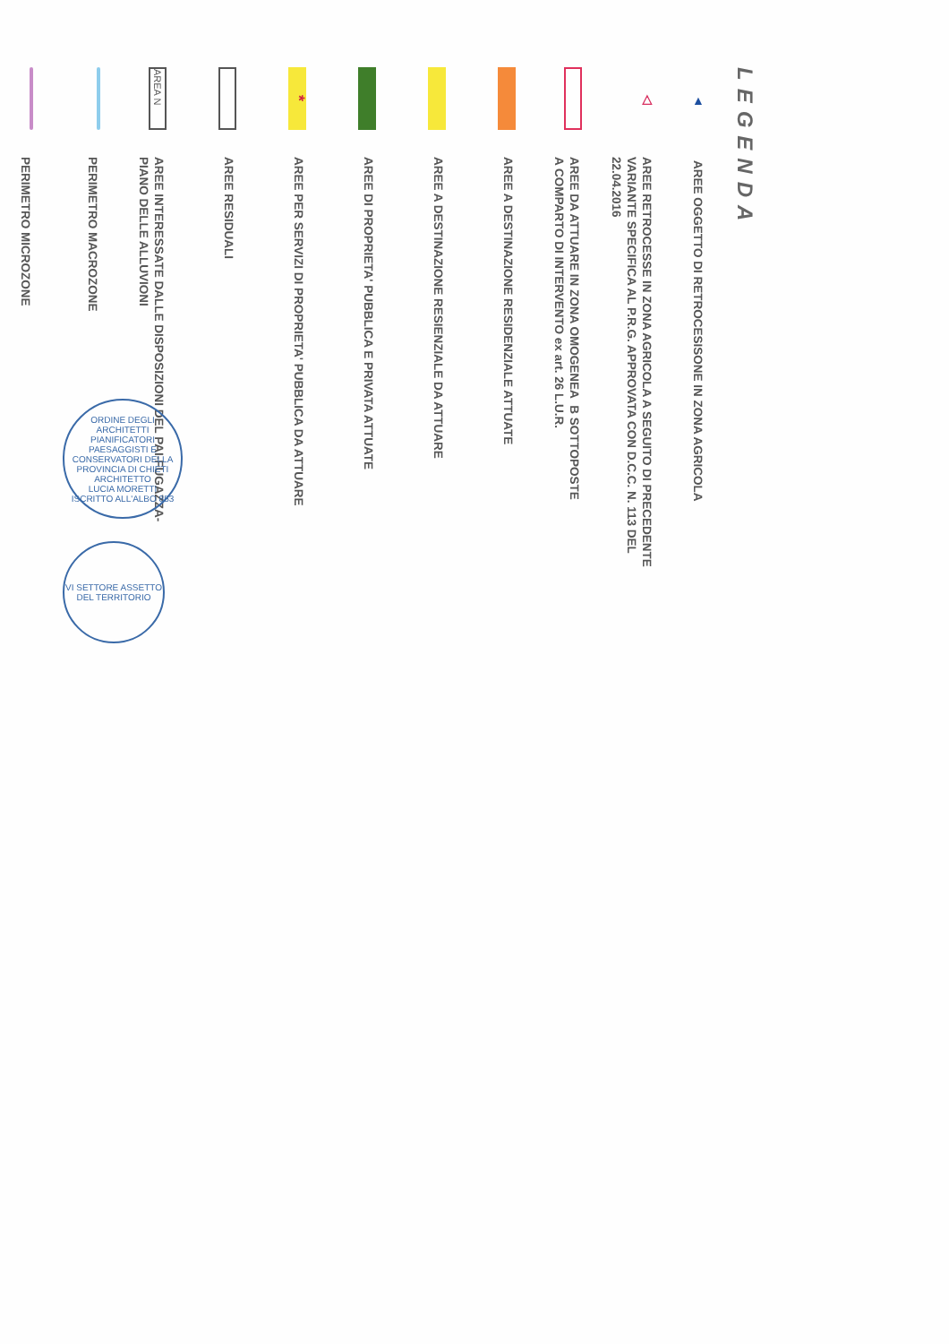LEGENDA
▲
AREE OGGETTO DI RETROCESISONE IN ZONA AGRICOLA
△
AREE RETROCESSE IN ZONA AGRICOLA A SEGUITO DI PRECEDENTE
VARIANTE SPECIFICA AL P.R.G. APPROVATA CON D.C.C. N. 113 DEL
22.04.2016
AREE DA ATTUARE IN ZONA OMOGENEA B SOTTOPOSTE
A COMPARTO DI INTERVENTO ex art. 26 L.U.R.
AREE A DESTINAZIONE RESIDENZIALE ATTUATE
AREE A DESTINAZIONE RESIENZIALE DA ATTUARE
AREE DI PROPRIETA' PUBBLICA E PRIVATA ATTUATE
*
AREE PER SERVIZI DI PROPRIETA' PUBBLICA DA ATTUARE
AREE RESIDUALI
AREA N
AREE INTERESSATE DALLE DISPOSIZIONI DEL PAI-FUGAZZA-
PIANO DELLE ALLUVIONI
PERIMETRO MACROZONE
PERIMETRO MICROZONE
ORDINE DEGLI ARCHITETTI PIANIFICATORI PAESAGGISTI E CONSERVATORI DELLA PROVINCIA DI CHIETI
ARCHITETTO
LUCIA MORETTI
ISCRITTO ALL'ALBO 853
VI SETTORE ASSETTO DEL TERRITORIO